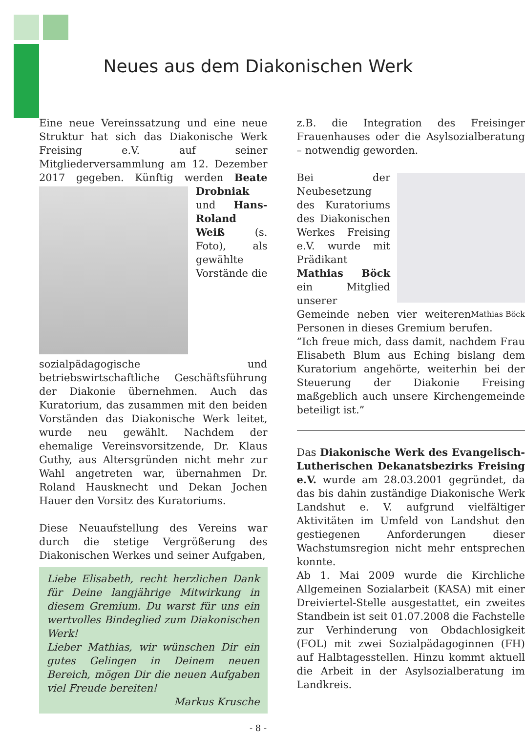Neues aus dem Diakonischen Werk
Eine neue Vereinssatzung und eine neue Struktur hat sich das Diakonische Werk Freising e.V. auf seiner Mitgliederversammlung am 12. Dezember 2017 gegeben. Künftig werden Beate Drobniak und Hans-Roland Weiß (s. Foto), als gewählte Vorstände die sozialpädagogische und betriebswirtschaftliche Geschäftsführung der Diakonie übernehmen. Auch das Kuratorium, das zusammen mit den beiden Vorständen das Diakonische Werk leitet, wurde neu gewählt. Nachdem der ehemalige Vereinsvorsitzende, Dr. Klaus Guthy, aus Altersgründen nicht mehr zur Wahl angetreten war, übernahmen Dr. Roland Hausknecht und Dekan Jochen Hauer den Vorsitz des Kuratoriums.
Diese Neuaufstellung des Vereins war durch die stetige Vergrößerung des Diakonischen Werkes und seiner Aufgaben,
Liebe Elisabeth, recht herzlichen Dank für Deine langjährige Mitwirkung in diesem Gremium. Du warst für uns ein wertvolles Bindeglied zum Diakonischen Werk!
Lieber Mathias, wir wünschen Dir ein gutes Gelingen in Deinem neuen Bereich, mögen Dir die neuen Aufgaben viel Freude bereiten!
Markus Krusche
z.B. die Integration des Freisinger Frauenhauses oder die Asylsozialberatung – notwendig geworden.
Bei der Neubesetzung des Kuratoriums des Diakonischen Werkes Freising e.V. wurde mit Prädikant Mathias Böck ein Mitglied unserer Gemeinde neben Mathias Böck vier weiteren Personen in dieses Gremium berufen.
”Ich freue mich, dass damit, nachdem Frau Elisabeth Blum aus Eching bislang dem Kuratorium angehörte, weiterhin bei der Steuerung der Diakonie Freising maßgeblich auch unsere Kirchengemeinde beteiligt ist.”
Das Diakonische Werk des Evangelisch-Lutherischen Dekanatsbezirks Freising e.V. wurde am 28.03.2001 gegründet, da das bis dahin zuständige Diakonische Werk Landshut e. V. aufgrund vielfältiger Aktivitäten im Umfeld von Landshut den gestiegenen Anforderungen dieser Wachstumsregion nicht mehr entsprechen konnte.
Ab 1. Mai 2009 wurde die Kirchliche Allgemeinen Sozialarbeit (KASA) mit einer Dreiviertel-Stelle ausgestattet, ein zweites Standbein ist seit 01.07.2008 die Fachstelle zur Verhinderung von Obdachlosigkeit (FOL) mit zwei Sozialpädagoginnen (FH) auf Halbtagesstellen. Hinzu kommt aktuell die Arbeit in der Asylsozialberatung im Landkreis.
- 8 -